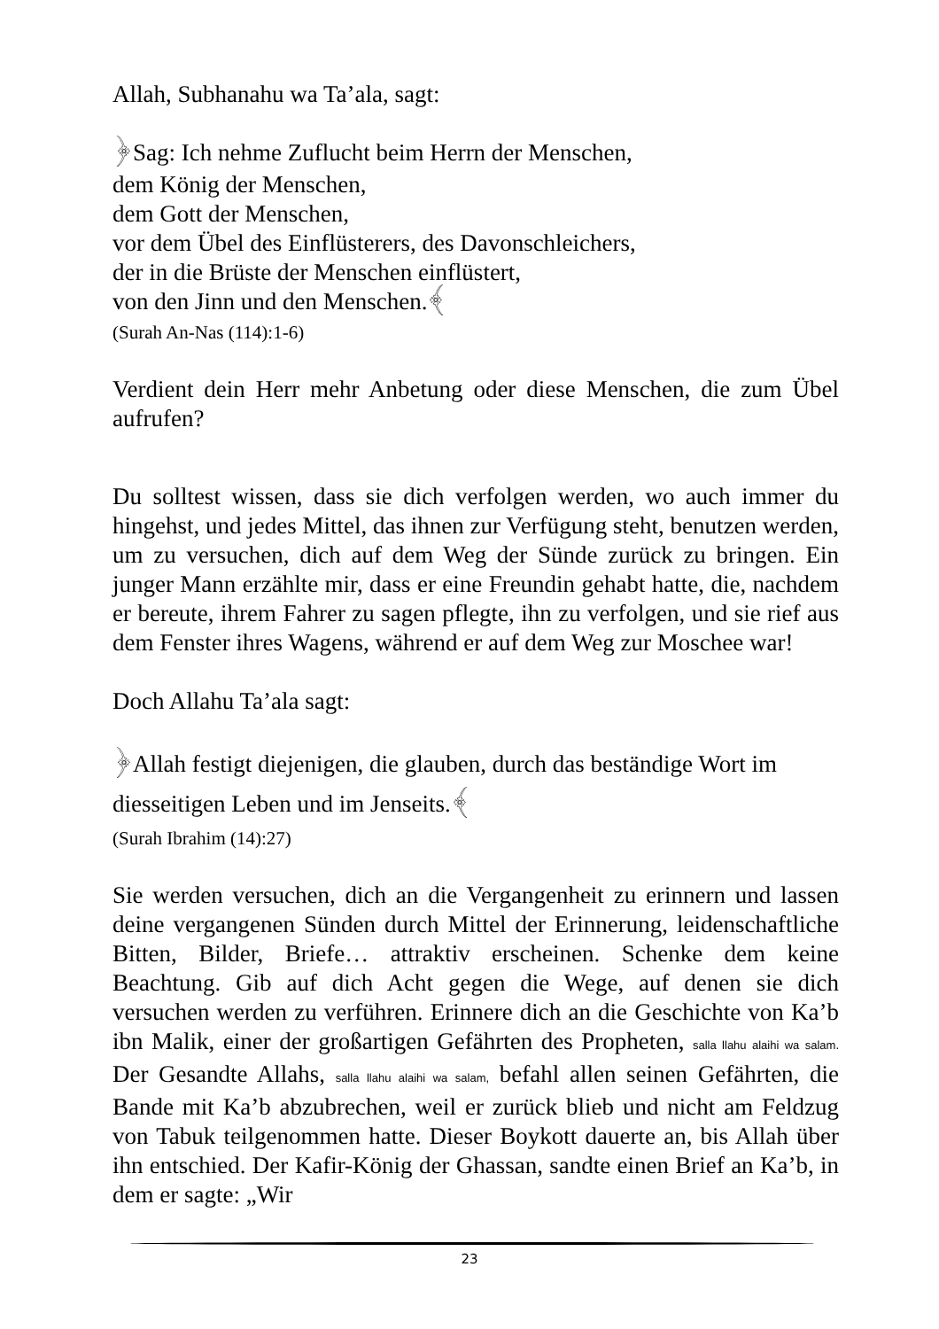Allah, Subhanahu wa Ta’ala, sagt:
﴿Sag: Ich nehme Zuflucht beim Herrn der Menschen,
dem König der Menschen,
dem Gott der Menschen,
vor dem Übel des Einflüsterers, des Davonschleichers,
der in die Brüste der Menschen einflüstert,
von den Jinn und den Menschen.﴾
(Surah An-Nas (114):1-6)
Verdient dein Herr mehr Anbetung oder diese Menschen, die zum Übel aufrufen?
Du solltest wissen, dass sie dich verfolgen werden, wo auch immer du hingehst, und jedes Mittel, das ihnen zur Verfügung steht, benutzen werden, um zu versuchen, dich auf dem Weg der Sünde zurück zu bringen. Ein junger Mann erzählte mir, dass er eine Freundin gehabt hatte, die, nachdem er bereute, ihrem Fahrer zu sagen pflegte, ihn zu verfolgen, und sie rief aus dem Fenster ihres Wagens, während er auf dem Weg zur Moschee war!
Doch Allahu Ta’ala sagt:
﴿Allah festigt diejenigen, die glauben, durch das beständige Wort im diesseitigen Leben und im Jenseits.﴾
(Surah Ibrahim (14):27)
Sie werden versuchen, dich an die Vergangenheit zu erinnern und lassen deine vergangenen Sünden durch Mittel der Erinnerung, leidenschaftliche Bitten, Bilder, Briefe… attraktiv erscheinen. Schenke dem keine Beachtung. Gib auf dich Acht gegen die Wege, auf denen sie dich versuchen werden zu verführen. Erinnere dich an die Geschichte von Ka’b ibn Malik, einer der großartigen Gefährten des Propheten, salla llahu alaihi wa salam. Der Gesandte Allahs, salla llahu alaihi wa salam, befahl allen seinen Gefährten, die Bande mit Ka’b abzubrechen, weil er zurück blieb und nicht am Feldzug von Tabuk teilgenommen hatte. Dieser Boykott dauerte an, bis Allah über ihn entschied. Der Kafir-König der Ghassan, sandte einen Brief an Ka’b, in dem er sagte: „Wir
23